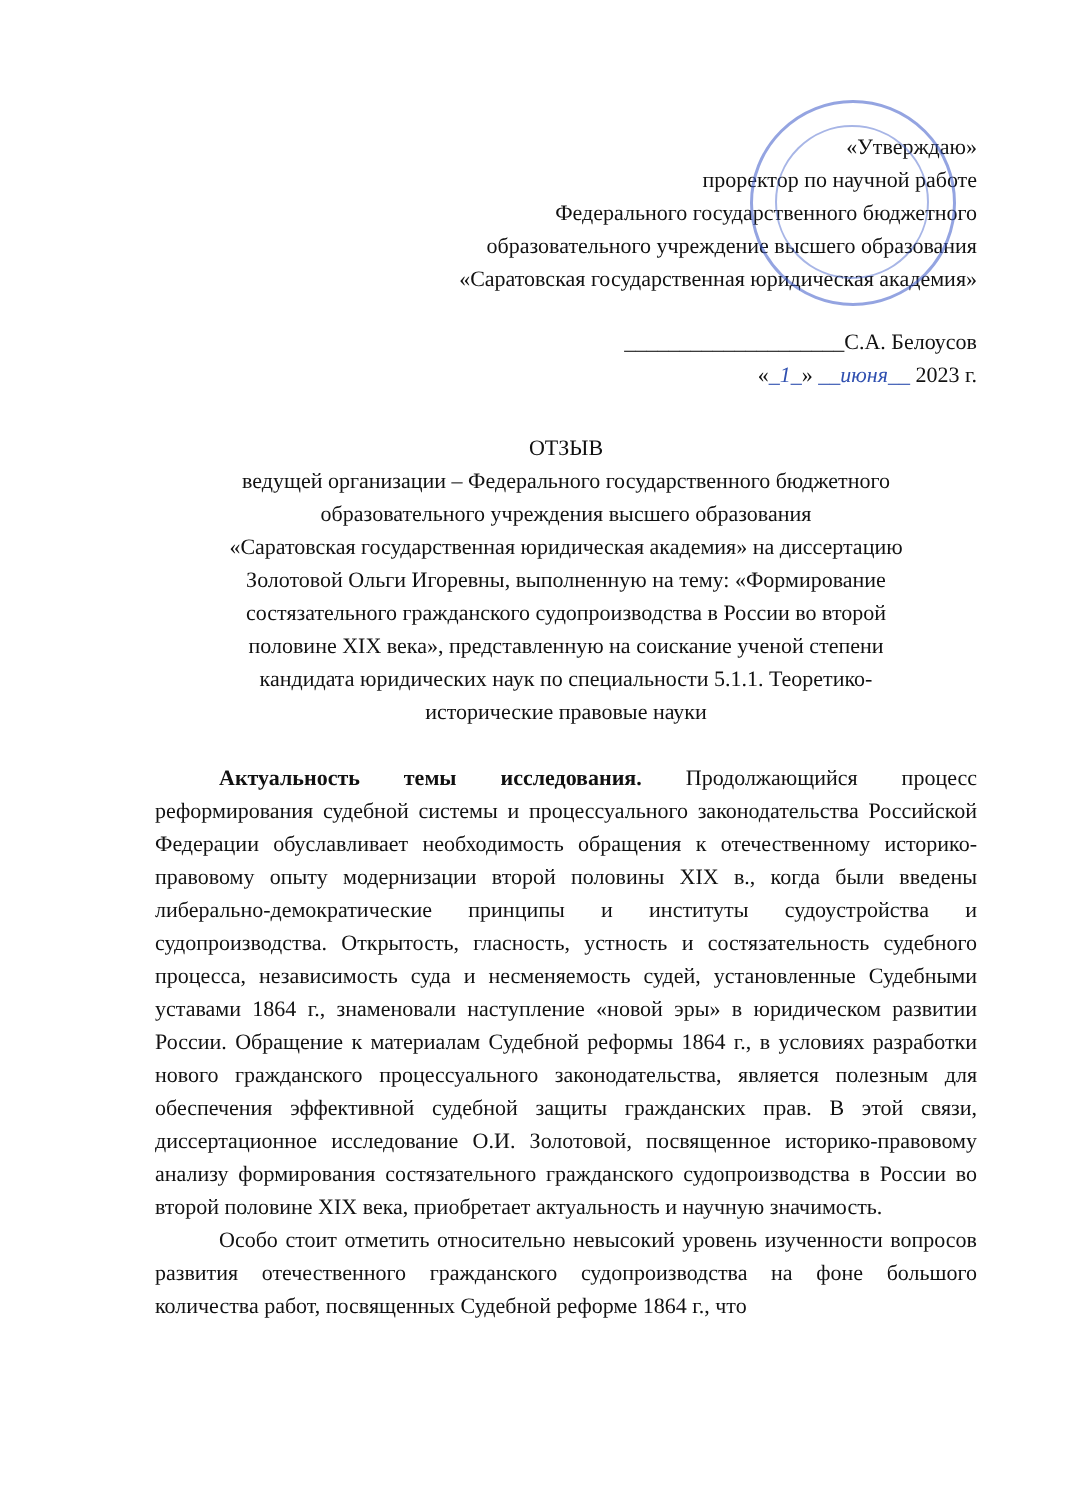«Утверждаю»
проректор по научной работе
Федерального государственного бюджетного
образовательного учреждение высшего образования
«Саратовская государственная юридическая академия»
____________________С.А. Белоусов
«_1_» __июня__ 2023 г.
ОТЗЫВ
ведущей организации – Федерального государственного бюджетного
образовательного учреждения высшего образования
«Саратовская государственная юридическая академия» на диссертацию
Золотовой Ольги Игоревны, выполненную на тему: «Формирование
состязательного гражданского судопроизводства в России во второй
половине XIX века», представленную на соискание ученой степени
кандидата юридических наук по специальности 5.1.1. Теоретико-
исторические правовые науки
Актуальность темы исследования. Продолжающийся процесс реформирования судебной системы и процессуального законодательства Российской Федерации обуславливает необходимость обращения к отечественному историко-правовому опыту модернизации второй половины XIX в., когда были введены либерально-демократические принципы и институты судоустройства и судопроизводства. Открытость, гласность, устность и состязательность судебного процесса, независимость суда и несменяемость судей, установленные Судебными уставами 1864 г., знаменовали наступление «новой эры» в юридическом развитии России. Обращение к материалам Судебной реформы 1864 г., в условиях разработки нового гражданского процессуального законодательства, является полезным для обеспечения эффективной судебной защиты гражданских прав. В этой связи, диссертационное исследование О.И. Золотовой, посвященное историко-правовому анализу формирования состязательного гражданского судопроизводства в России во второй половине XIX века, приобретает актуальность и научную значимость.
Особо стоит отметить относительно невысокий уровень изученности вопросов развития отечественного гражданского судопроизводства на фоне большого количества работ, посвященных Судебной реформе 1864 г., что